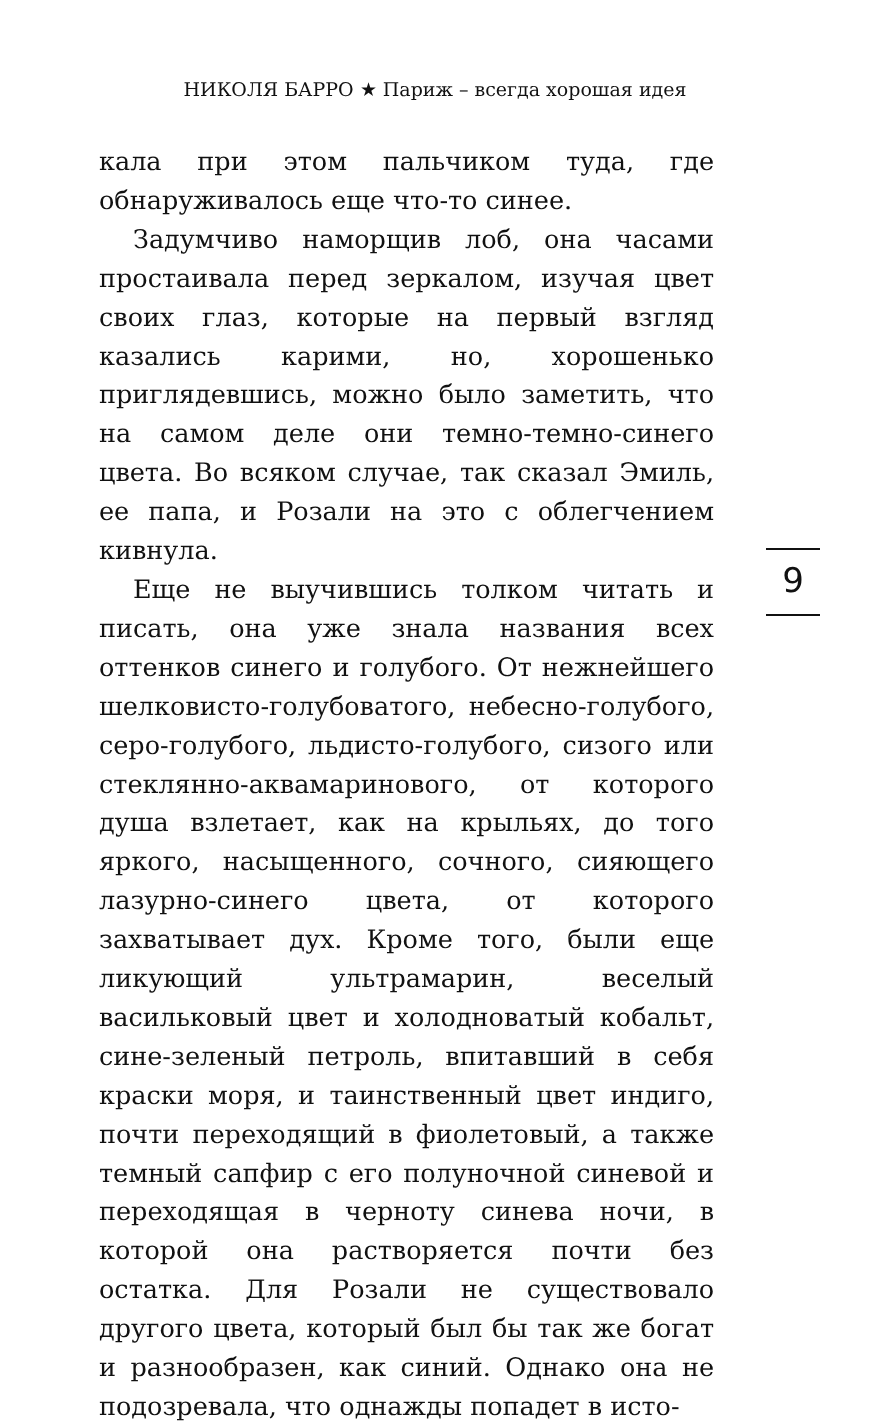НИКОЛЯ БАРРО ★ Париж – всегда хорошая идея
кала при этом пальчиком туда, где обнаруживалось еще что-то синее.
Задумчиво наморщив лоб, она часами простаивала перед зеркалом, изучая цвет своих глаз, которые на первый взгляд казались карими, но, хорошенько приглядевшись, можно было заметить, что на самом деле они темно-темно-синего цвета. Во всяком случае, так сказал Эмиль, ее папа, и Розали на это с облегчением кивнула.
Еще не выучившись толком читать и писать, она уже знала названия всех оттенков синего и голубого. От нежнейшего шелковисто-голубоватого, небесно-голубого, серо-голубого, льдисто-голубого, сизого или стеклянно-аквамаринового, от которого душа взлетает, как на крыльях, до того яркого, насыщенного, сочного, сияющего лазурно-синего цвета, от которого захватывает дух. Кроме того, были еще ликующий ультрамарин, веселый васильковый цвет и холодноватый кобальт, сине-зеленый петроль, впитавший в себя краски моря, и таинственный цвет индиго, почти переходящий в фиолетовый, а также темный сапфир с его полуночной синевой и переходящая в черноту синева ночи, в которой она растворяется почти без остатка. Для Розали не существовало другого цвета, который был бы так же богат и разнообразен, как синий. Однако она не подозревала, что однажды попадет в исто-
9